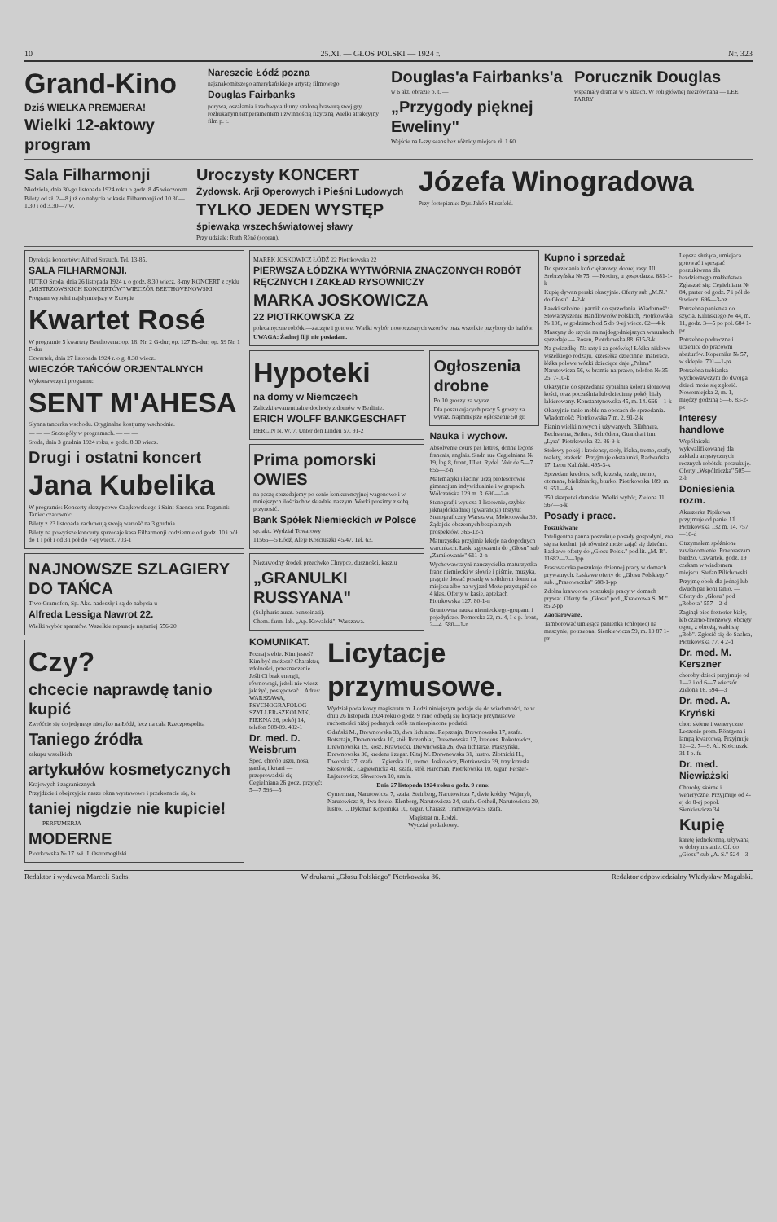10 25.XI. — GŁOS POLSKI — 1924 r. Nr. 323
Grand-Kino
Dziś WIELKA PREMJERA!
Wielki 12-aktowy program
Nareszcie Łódź pozna
najznakomitszego amerykańskiego artystę filmowego
Douglas Fairbanks
porywa, oszałamia i zachwyca tłumy szaloną brawurą swej gry, rozhukanym temperamentem i zwinnością fizyczną Wielki atrakcyjny film p. t.
Douglas'a Fairbanks'a
w 6 akt. obrazie p. t. —
„Przygody pięknej Eweliny"
Wejście na I-szy seans bez różnicy miejsca zł. 1.60
Porucznik Douglas
wspaniały dramat w 6 aktach. W roli głównej niezrównana — LEE PARRY
Sala Filharmonji
Niedziela, dnia 30-go listopada 1924 roku o godz. 8.45 wieczorem
Bilety od zł. 2—8 już do nabycia w kasie Filharmonji od 10.30—1.30 i od 3.30—7 w.
Uroczysty KONCERT
Żydowsk. Arji Operowych i Pieśni Ludowych
TYLKO JEDEN WYSTĘP
śpiewaka wszechświatowej sławy
Przy udziale: Ruth Réné (sopran).
Józefa Winogradowa
Przy fortepianie: Dyr. Jakób Hirszfeld.
Dyrekcja koncertów: Alfred Strauch. Tel. 13-85.
SALA FILHARMONJI.
JUTRO Sroda, dnia 26 listopada 1924 r. o godz. 8.30 wiecz. 8-my KONCERT z cyklu „MISTRZOWSKICH KONCERTÓW" WIECZÓR BEETHOVENOWSKI
Program wypełni najsłynniejszy w Europie
Kwartet Rosé
W programie 5 kwartety Beethovena: op. 18. Nr. 2 G-dur; op. 127 Es-dur; op. 59 Nr. 1 F-dur
Czwartek, dnia 27 listopada 1924 r. o g. 8.30 wiecz.
WIECZÓR TAŃCÓW ORJENTALNYCH
Wykonawczyni programu:
SENT M'AHESA
Słynna tancerka wschodu. Oryginalne kostjumy wschodnie.
— — — Szczegóły w programach. — — —
Sroda, dnia 3 grudnia 1924 roku, o godz. 8.30 wiecz.
Drugi i ostatni koncert
Jana Kubelika
W programie: Koncerty skrzypcowe Czajkowskiego i Saint-Saensa oraz Paganini: Taniec czarownic.
Bilety z 23 listopada zachowują swoją wartość na 3 grudnia.
Bilety na powyższe koncerty sprzedaje kasa Filharmonji codziennie od godz. 10 i pół do 1 i pół i od 3 i pół do 7-ej wiecz. 703-1
NAJNOWSZE SZLAGIERY DO TAŃCA
T-wo Gramofon, Sp. Akc. nadeszły i są do nabycia u
Alfreda Lessiga Nawrot 22.
Wielki wybór aparatów. Wszelkie reparacje najtaniej 556-20
Czy?
chcecie naprawdę tanio kupić
Zwróćcie się do jedynego nietylko na Łódź, lecz na całą Rzeczpospolitą
Taniego źródła
zakupu wszelkich
artykułów kosmetycznych
Krajowych i zagranicznych
Przyjdźcie i obejrzyjcie nasze okna wystawowe i przekonacie się, że
taniej nigdzie nie kupicie!
—— PERFUMERJA ——
MODERNE
Piotrkowska № 17. wł. J. Ostromogilski
MAREK JOSKOWICZ ŁÓDŹ 22 Piotrkowska 22
PIERWSZA ŁÓDZKA WYTWÓRNIA ZNACZONYCH ROBÓT RĘCZNYCH I ZAKŁAD RYSOWNICZY
MARKA JOSKOWICZA
22 PIOTRKOWSKA 22
poleca ręczne robótki—zaczęte i gotowe. Wielki wybór nowoczesnych wzorów oraz wszelkie przybory do haftów.
UWAGA: Żadnej filji nie posiadam.
Hypoteki
na domy w Niemczech
Zaliczki ewanentualne dochody z domów w Berlinie.
ERICH WOLFF BANKGESCHAFT
BERLIN N. W. 7. Unter den Linden 57. 91-2
Prima pomorski OWIES
na paszę sprzedajemy po cenie konkurencyjnej wagonowo i w mniejszych ilościach w składzie naszym. Worki prosimy z sobą przynosić.
Bank Spółek Niemieckich w Polsce
sp. akc. Wydział Towarowy
11565—5 Łódź, Aleje Kościuszki 45/47. Tel. 63.
Niezawodny środek przeciwko Chrypce, duszności, kaszlu
„GRANULKI RUSSYANA"
(Sulphuris aurat. benzoinati).
Chem. farm. lab. „Ap. Kowalski", Warszawa.
Ogłoszenia drobne
Po 10 groszy za wyraz.
Dla poszukujących pracy 5 groszy za wyraz. Najmniejsze ogłoszenie 50 gr.
Nauka i wychow.
Absolvente cours pes lettres, donne leçons français, anglais. S'adr. rue Cegielniana № 19, log 8, front, III et. Rydel. Voir de 5—7. 655—2-n
Matematyki i łaciny uczą profesorowie gimnazjum indywidualnie i w grupach. Wólczańska 129 m. 3. 690—2-n
Stenografji wyucza 1 listownie, szybko jaknajdokładniej (gwarancja) Instytut Stenograficzny Warszawa, Mokotowska 39. Żądajcie obszernych bezpłatnych prospektów. 365-12-n
Maturzystka przyjmie lekcje na dogodnych warunkach. Łask. zgłoszenia do „Głosu" sub „Zamiłowanie" 611-2-n
Wychowawczyni-nauczycielka maturzystka franc niemiecki w słowie i piśmie, muzyka, pragnie dostać posadę w solidnym domu na miejscu albo na wyjazd Może przystąpić do 4 klas. Oferty w kasie, aptekach Piotrkowska 127. 80-1-n
Gruntowna nauka niemieckiego-grupami i pojedyńczo. Pomorska 22, m. 4, I-e p. front, 2—4. 580—1-n
KOMUNIKAT.
Poznaj s ebie. Kim jesteś? Kim być możesz? Charakter, zdolności, przeznaczenie. Jeśli Ci brak energji, równowagi, jeżeli nie wiesz jak żyć, postępować... Adres: WARSZAWA, PSYCHOGRAFOLOG SZYLLER-SZKOLNIK, PIĘKNA 26, pokój 14, telefon 508-09. 482-1
Dr. med. D. Weisbrum
Spec. chorób uszu, nosa, gardła, i krtani — przeprowadził się Cegielniana 26 godz. przyjęć: 5—7 593—5
Licytacje przymusowe.
Wydział podatkowy magistratu m. Łodzi niniejszym podaje się do wiadomości, że w dniu 26 listopada 1924 roku o godz. 9 rano odbędą się licytacje przymusowe ruchomości niżej podanych osób za niewpłacone podatki:
Gdański M., Drewnowska 33, dwa lichtarze. Repsztajn, Drewnowska 17, szafa. Rotsztajn, Drewnowska 10, stół. Rozenblat, Drewnowska 17, kredens. Rokotowicz, Drewnowska 19, kosz. Krawiecki, Drewnowska 26, dwa lichtarze. Ptaszyński, Drewnowska 30, kredens i zegar. Kitaj M. Drewnowska 31, lustro. Złotnicki H., Dworska 27, szafa. ... Zgierska 10, tremo. Joskowicz, Piotrkowska 39, trzy krzesła. Skosowski, Łagiewnicka 41, szafa, stół. Harcman, Piotrkowska 10, zegar. Ferster-Łajzerowicz, Skwerowa 10, szafa.
Dnia 27 listopada 1924 roku o godz. 9 rano:
Cymerman, Narutowicza 7, szafa. Steinberg, Narutowicza 7, dwie kołdry. Wajnryb, Narutowicza 9, dwa fotele. Elenberg, Narutowicza 24, szafa. Gotheil, Narutowicza 29, lustro. ... Dykman Kopernika 10, zegar. Charasz, Tramwajowa 5, szafa.
Magistrat m. Łodzi.
Wydział podatkowy.
Kupno i sprzedaż
Do sprzedania koń ciężarowy, dobrej rasy. Ul. Srebrzyńska № 75. — Koziny, u gospodarza. 681-1-k
Kupię dywan perski okazyjnie. Oferty sub „M.N." do Głosu". 4-2-k
Ławki szkolne i parnik do sprzedania. Wiadomość: Stowarzyszenie Handlowców Polskich, Piotrkowska № 108, w godzinach od 5 do 9-ej wiecz. 62—4-k
Maszyny do szycia na najdogodniejszych warunkach sprzedaje.— Rosen, Piotrkowska 88. 615-3-k
Na gwiazdkę! Na raty i za gotówkę! Łóżka niklowe wszelkiego rodzaju, krzesełka dziecinne, materace, łóżka polowe wózki dziecięce daje „Palma", Narutowicza 56, w bramie na prawo, telefon № 35-25. 7-10-k
Okazyjnie do sprzedania sypialnia koloru słoniowej kości, oraz pocześlnia lub dziecinny pokój biały lakierowany. Konstantynowska 45, m. 14. 666—1-k
Okazyjnie tanio meble na oposach do sprzedania. Wiadomość: Piotrkowska 7 m. 2. 91-2-k
Pianin wielki nowych i używanych, Blüthnera, Bechsteina, Seilera, Schrödera, Guandta i inn. „Lyra" Piotrkowska 82. 86-9-k
Stołowy pokój i kredensy, stoły, łóżka, tremo, szafy, toalety, etażerki. Przyjmuje obstalunki, Radwańska 17, Leon Kaliński. 495-3-k
Sprzedam kredens, stół, krzesła, szafę, tremo, otomanę, bieliźniarkę, biurko. Piotrkowska 189, m. 9. 651—6-k
350 skarpetki damskie. Wielki wybór, Zielona 11. 567—6-k
Posady i prace.
Poszukiwane
Inteligentna panna poszukuje posady gospodyni, zna się na kuchni, jak również może zająć się dziećmi. Łaskawe oferty do „Głosu Polsk." pod lit. „M. B". 11682—2—1pp
Prasowaczka poszukuje dziennej pracy w domach prywatnych. Łaskawe oferty do „Głosu Polskiego" sub. „Prasowaczka" 688-1-pp
Zdolna krawcowa poszukuje pracy w domach prywat. Oferty do „Głosu" pod „Krawcowa S. M." 85 2-pp
Zaotiarowane.
Tamborować umiejąca panienka (chłopiec) na maszynie, potrzebna. Sienkiewicza 59, m. 19 87 1-pz
Lepsza służąca, umiejąca gotować i sprzątać poszukiwana dla bezdzietnego małżeństwa. Zgłaszać się: Cegielniana № 84, parter od godz. 7 i pół do 9 wiecz. 696—3-pz
Potrzebna panienka do szycia. Kilińskiego № 44, m. 11, godz. 3—5 po poł. 684 1-pz
Potrzebne podręczne i uczenice do pracowni abażurów. Kopernika № 57, w sklepie. 701—1-pz
Potrzebna trebianka wychowawczyni do dwojga dzieci może się zgłosić. Nowomiejska 2, m. 1, między godziną 5—6. 83-2-pz
Interesy handlowe
Wspólniczki wykwalifikowanej dla zakładu artystycznych ręcznych robótek, poszukuję. Oferty „Wspólniczka" 505—2-h
Doniesienia rozm.
Akuszerka Pipikowa przyjmuje od panie. Ul. Piotrkowska 132 m. 14. 757—10-d
Otrzymałem spóźnione zawiadomienie. Przepraszam bardzo. Czwartek, godz. 19 czekam w wiadomem miejscu. Stefan Pilichowski.
Przyjmę obok dla jednej lub dwuch par koni tanio. — Oferty do „Głosu" pod „Robota" 557—2-d
Zaginął pies foxterier biały, łeb czarno-bronzowy, obcięty ogon, z obrożą, wabi się „Bob". Zgłosić się do Sachsa, Piotrkowska 77. 4 2-d
Dr. med. M. Kerszner
choroby dzieci przyjmuje od 1—2 i od 6—7 wieczór Zielona 16. 594—3
Dr. med. A. Kryński
chor. skórne i weneryczne Leczenie prom. Röntgena i lampą kwarcową. Przyjmuje 12—2. 7—9. Al. Kościuszki 31 I p. fr.
Dr. med. Niewiażski
Choroby skórne i weneryczne. Przyjmuje od 4-ej do 8-ej popoł. Sienkiewicza 34.
Kupię
karetę jednokonną, używaną w dobrym stanie. Of. do „Głosu" sub „A. S." 524—3
Redaktor i wydawca Marceli Sachs. W drukarni „Głosu Polskiego" Piotrkowska 86. Redaktor odpowiedzialny Władysław Magalski.